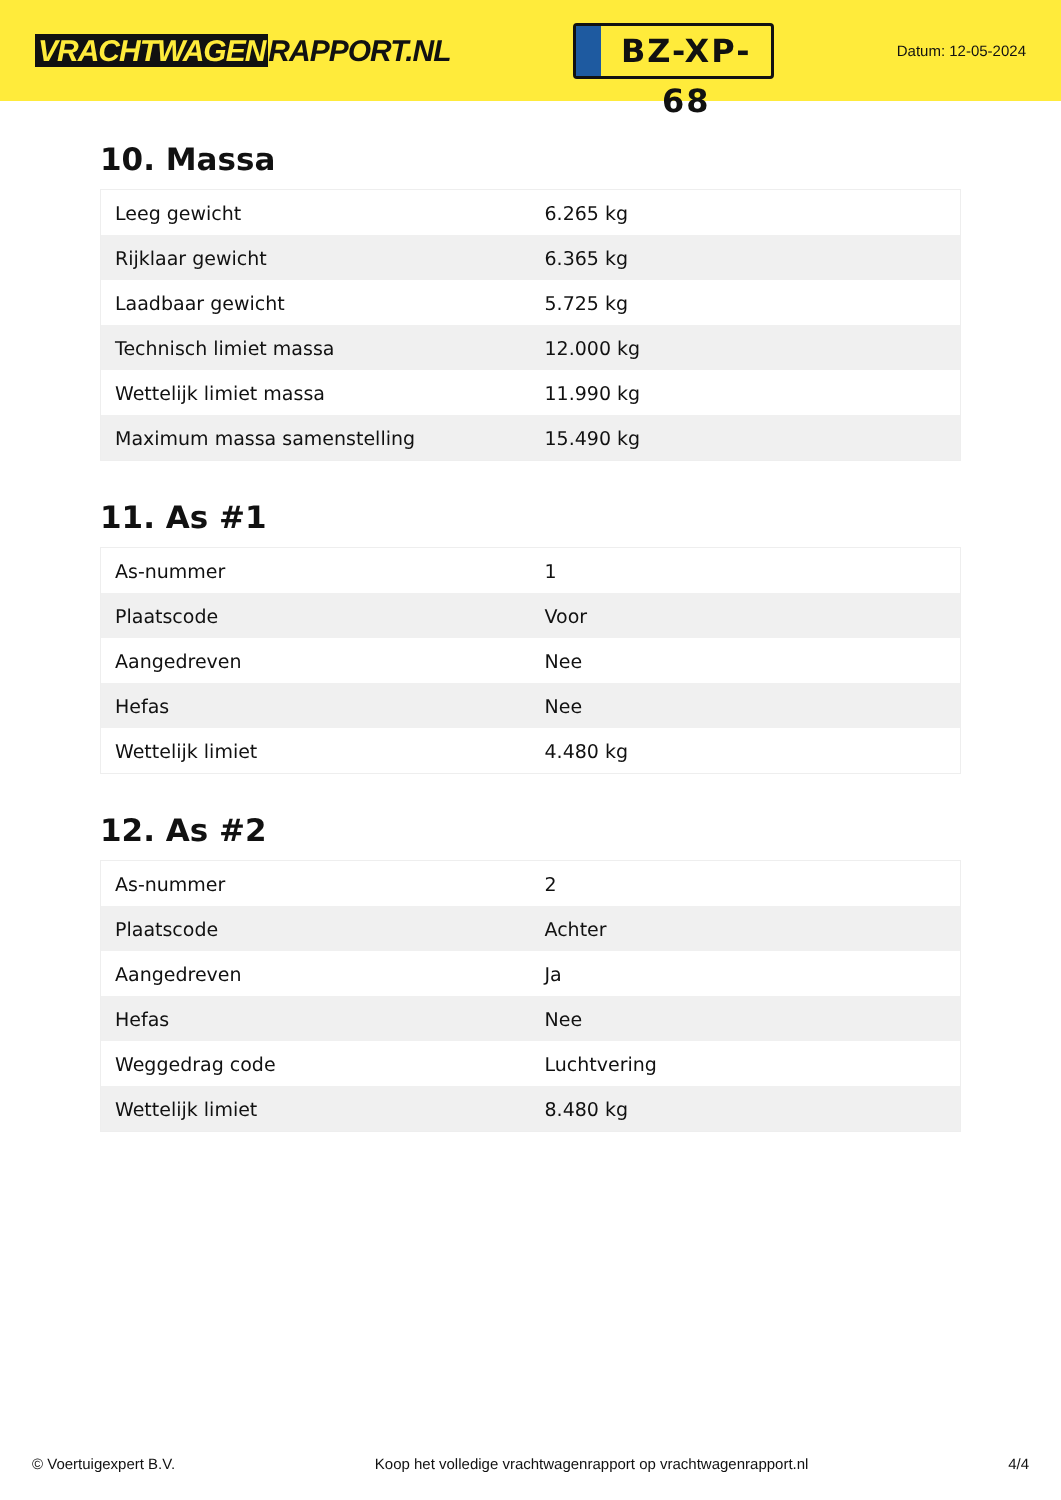VRACHTWAGEN RAPPORT.NL
BZ-XP-68
Datum: 12-05-2024
10. Massa
| Leeg gewicht | 6.265 kg |
| Rijklaar gewicht | 6.365 kg |
| Laadbaar gewicht | 5.725 kg |
| Technisch limiet massa | 12.000 kg |
| Wettelijk limiet massa | 11.990 kg |
| Maximum massa samenstelling | 15.490 kg |
11. As #1
| As-nummer | 1 |
| Plaatscode | Voor |
| Aangedreven | Nee |
| Hefas | Nee |
| Wettelijk limiet | 4.480 kg |
12. As #2
| As-nummer | 2 |
| Plaatscode | Achter |
| Aangedreven | Ja |
| Hefas | Nee |
| Weggedrag code | Luchtvering |
| Wettelijk limiet | 8.480 kg |
© Voertuigexpert B.V. Koop het volledige vrachtwagenrapport op vrachtwagenrapport.nl 4/4